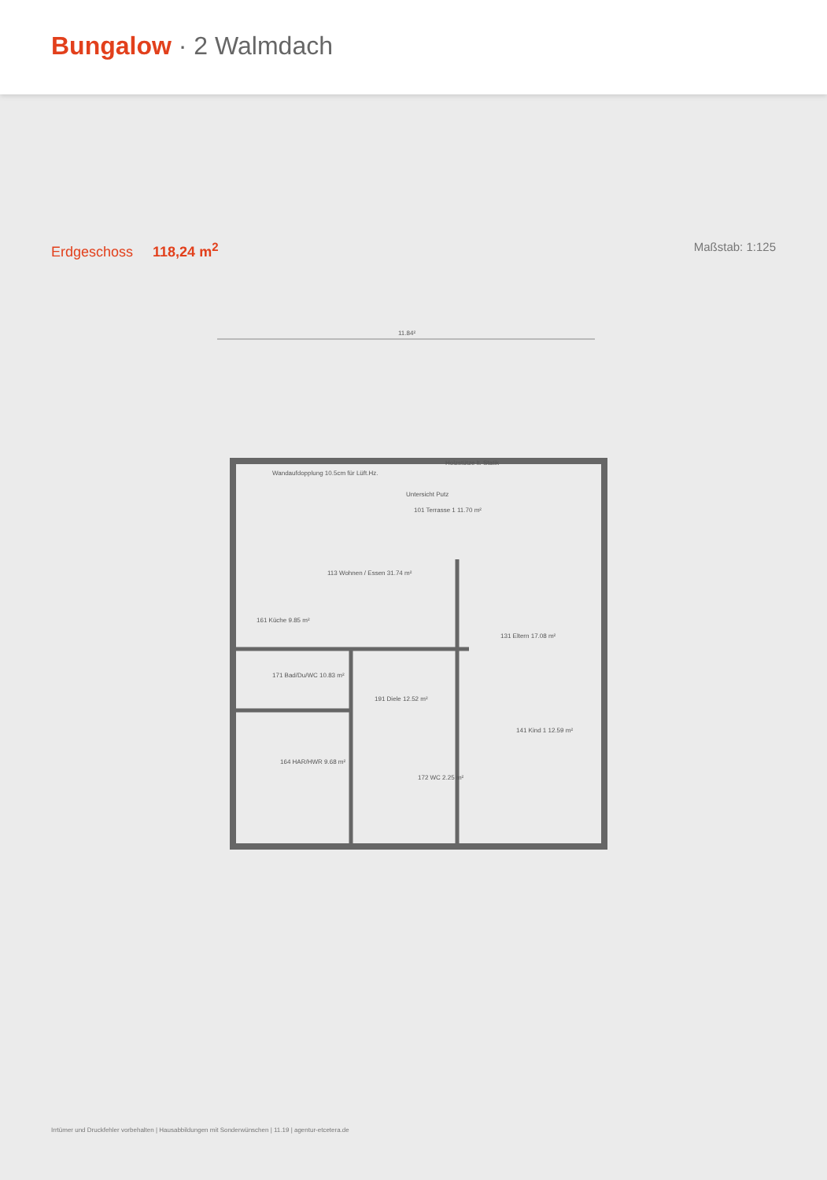Bungalow · 2 Walmdach
Erdgeschoss 118,24 m<sup>2</sup>
Maßstab: 1:125
11.84²
Untersicht Putz
101 Terrasse 1 11.70 m²
113 Wohnen / Essen 31.74 m²
161 Küche 9.85 m²
131 Eltern 17.08 m²
171 Bad/Du/WC 10.83 m²
191 Diele 12.52 m²
141 Kind 1 12.59 m²
164 HAR/HWR 9.68 m²
172 WC 2.25 m²
Wandaufdopplung 10.5cm für Lüft.Hz.
Holzstütze lt. Statik
Irrtümer und Druckfehler vorbehalten | Hausabbildungen mit Sonderwünschen | 11.19 | agentur-etcetera.de